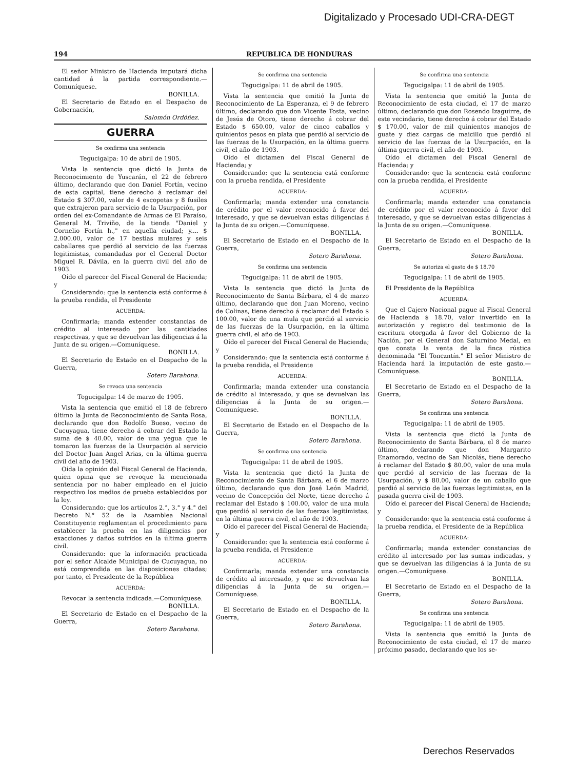Digitalizado y Procesado UDI-CRA-DEGT
194 REPUBLICA DE HONDURAS
El señor Ministro de Hacienda imputará dicha cantidad á la partida correspondiente.—Comuníquese.
BONILLA.
El Secretario de Estado en el Despacho de Gobernación,
Salomón Ordóñez.
GUERRA
Se confirma una sentencia
Tegucigalpa: 10 de abril de 1905.
Vista la sentencia que dictó la Junta de Reconocimiento de Yuscarán, el 22 de febrero último, declarando que don Daniel Fortín, vecino de esta capital, tiene derecho á reclamar del Estado $ 307.00, valor de 4 escopetas y 8 fusiles que extrajeron para servicio de la Usurpación, por orden del ex-Comandante de Armas de El Paraíso, General M. Triviño, de la tienda "Daniel y Cornelio Fortín h.," en aquella ciudad; y.... $ 2.000.00, valor de 17 bestias mulares y seis caballares que perdió al servicio de las fuerzas legitimistas, comandadas por el General Doctor Miguel R. Dávila, en la guerra civil del año de 1903.
Oído el parecer del Fiscal General de Hacienda; y
Considerando: que la sentencia está conforme á la prueba rendida, el Presidente
ACUERDA:
Confirmarla; manda extender constancias de crédito al interesado por las cantidades respectivas, y que se devuelvan las diligencias á la Junta de su origen.—Comuníquese.
BONILLA.
El Secretario de Estado en el Despacho de la Guerra,
Sotero Barahona.
Se revoca una sentencia
Tegucigalpa: 14 de marzo de 1905.
Vista la sentencia que emitió el 18 de febrero último la Junta de Reconocimiento de Santa Rosa, declarando que don Rodolfo Bueso, vecino de Cucuyagua, tiene derecho á cobrar del Estado la suma de $ 40.00, valor de una yegua que le tomaron las fuerzas de la Usurpación al servicio del Doctor Juan Angel Arias, en la última guerra civil del año de 1903.
Oída la opinión del Fiscal General de Hacienda, quien opina que se revoque la mencionada sentencia por no haber empleado en el juicio respectivo los medios de prueba establecidos por la ley.
Considerando: que los artículos 2.°, 3.° y 4.° del Decreto N.° 52 de la Asamblea Nacional Constituyente reglamentan el procedimiento para establecer la prueba en las diligencias por exacciones y daños sufridos en la última guerra civil.
Considerando: que la información practicada por el señor Alcalde Municipal de Cucuyagua, no está comprendida en las disposiciones citadas; por tanto, el Presidente de la República
ACUERDA:
Revocar la sentencia indicada.—Comuníquese.
BONILLA.
El Secretario de Estado en el Despacho de la Guerra,
Sotero Barahona.
Se confirma una sentencia
Tegucigalpa: 11 de abril de 1905.
Vista la sentencia que emitió la Junta de Reconocimiento de La Esperanza, el 9 de febrero último, declarando que don Vicente Tosta, vecino de Jesús de Otoro, tiene derecho á cobrar del Estado $ 650.00, valor de cinco caballos y quinientos pesos en plata que perdió al servicio de las fuerzas de la Usurpación, en la última guerra civil, el año de 1903.
Oído el dictamen del Fiscal General de Hacienda; y
Considerando: que la sentencia está conforme con la prueba rendida, el Presidente
ACUERDA:
Confirmarla; manda extender una constancia de crédito por el valor reconocido á favor del interesado, y que se devuelvan estas diligencias á la Junta de su origen.—Comuníquese.
BONILLA.
El Secretario de Estado en el Despacho de la Guerra,
Sotero Barahona.
Se confirma una sentencia
Tegucigalpa: 11 de abril de 1905.
Vista la sentencia que dictó la Junta de Reconocimiento de Santa Bárbara, el 4 de marzo último, declarando que don Juan Moreno, vecino de Colinas, tiene derecho á reclamar del Estado $ 100.00, valor de una mula que perdió al servicio de las fuerzas de la Usurpación, en la última guerra civil, el año de 1903.
Oído el parecer del Fiscal General de Hacienda; y
Considerando: que la sentencia está conforme á la prueba rendida, el Presidente
ACUERDA:
Confirmarla; manda extender una constancia de crédito al interesado, y que se devuelvan las diligencias á la Junta de su origen.—Comuníquese.
BONILLA.
El Secretario de Estado en el Despacho de la Guerra,
Sotero Barahona.
Se confirma una sentencia
Tegucigalpa: 11 de abril de 1905.
Vista la sentencia que dictó la Junta de Reconocimiento de Santa Bárbara, el 6 de marzo último, declarando que don José León Madrid, vecino de Concepción del Norte, tiene derecho á reclamar del Estado $ 100.00, valor de una mula que perdió al servicio de las fuerzas legitimistas, en la última guerra civil, el año de 1903.
Oído el parecer del Fiscal General de Hacienda; y
Considerando: que la sentencia está conforme á la prueba rendida, el Presidente
ACUERDA:
Confirmarla; manda extender una constancia de crédito al interesado, y que se devuelvan las diligencias á la Junta de su origen.—Comuníquese.
BONILLA.
El Secretario de Estado en el Despacho de la Guerra,
Sotero Barahona.
Se confirma una sentencia
Tegucigalpa: 11 de abril de 1905.
Vista la sentencia que emitió la Junta de Reconocimiento de esta ciudad, el 17 de marzo último, declarando que don Rosendo Izaguirre, de este vecindario, tiene derecho á cobrar del Estado $ 170.00, valor de mil quinientos manojos de guate y diez cargas de maicillo que perdió al servicio de las fuerzas de la Usurpación, en la última guerra civil, el año de 1903.
Oído el dictamen del Fiscal General de Hacienda; y
Considerando: que la sentencia está conforme con la prueba rendida, el Presidente
ACUERDA:
Confirmarla; manda extender una constancia de crédito por el valor reconocido á favor del interesado, y que se devuelvan estas diligencias á la Junta de su origen.—Comuníquese.
BONILLA.
El Secretario de Estado en el Despacho de la Guerra,
Sotero Barahona.
Se autoriza el gasto de $ 18.70
Tegucigalpa: 11 de abril de 1905.
El Presidente de la República
ACUERDA:
Que el Cajero Nacional pague al Fiscal General de Hacienda $ 18.70, valor invertido en la autorización y registro del testimonio de la escritura otorgada á favor del Gobierno de la Nación, por el General don Saturnino Medal, en que consta la venta de la finca rústica denominada "El Tonczntín." El señor Ministro de Hacienda hará la imputación de este gasto.—Comuníquese.
BONILLA.
El Secretario de Estado en el Despacho de la Guerra,
Sotero Barahona.
Se confirma una sentencia
Tegucigalpa: 11 de abril de 1905.
Vista la sentencia que dictó la Junta de Reconocimiento de Santa Bárbara, el 8 de marzo último, declarando que don Margarito Enamorado, vecino de San Nicolás, tiene derecho á reclamar del Estado $ 80.00, valor de una mula que perdió al servicio de las fuerzas de la Usurpación, y $ 80.00, valor de un caballo que perdió al servicio de las fuerzas legitimistas, en la pasada guerra civil de 1903.
Oído el parecer del Fiscal General de Hacienda; y
Considerando: que la sentencia está conforme á la prueba rendida, el Presidente de la República
ACUERDA:
Confirmarla; manda extender constancias de crédito al interesado por las sumas indicadas, y que se devuelvan las diligencias á la Junta de su origen.—Comuníquese.
BONILLA.
El Secretario de Estado en el Despacho de la Guerra,
Sotero Barahona.
Se confirma una sentencia
Tegucigalpa: 11 de abril de 1905.
Vista la sentencia que emitió la Junta de Reconocimiento de esta ciudad, el 17 de marzo próximo pasado, declarando que los se-
Derechos Reservados